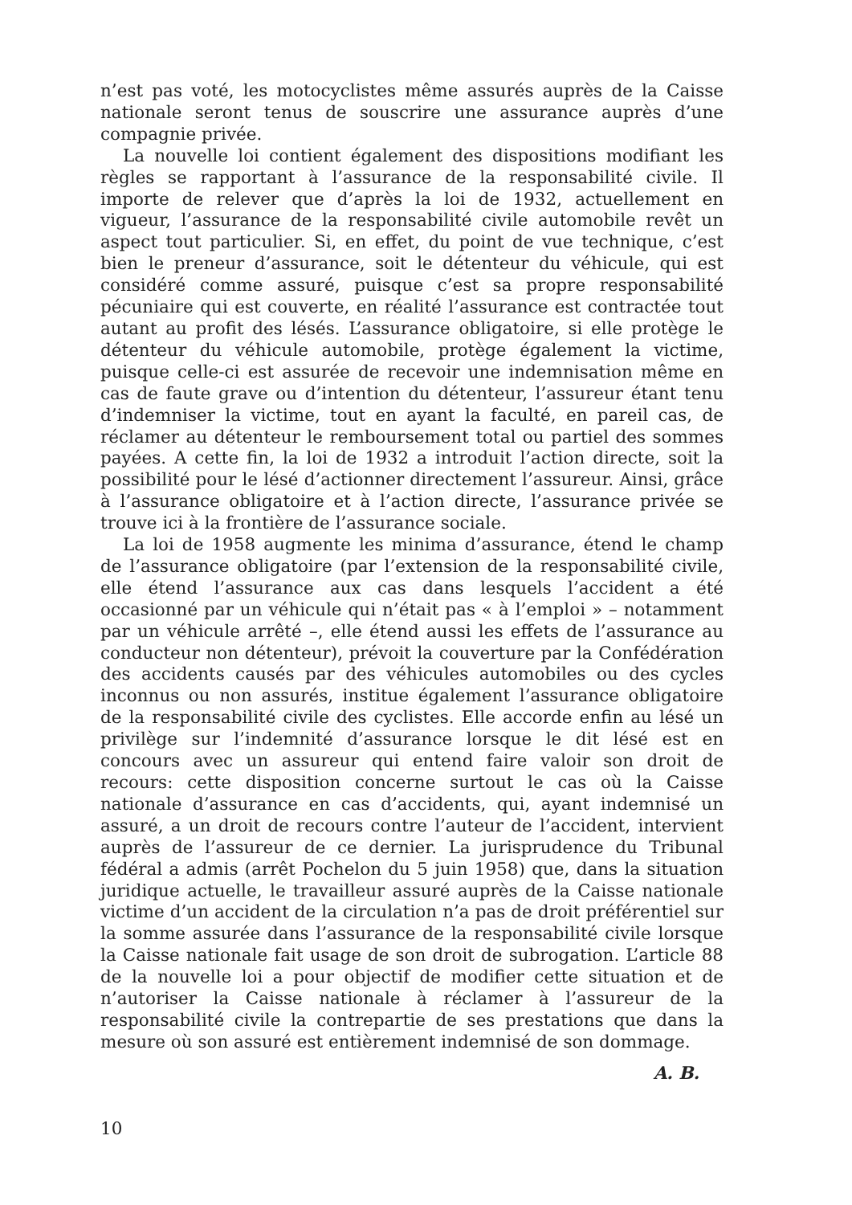n’est pas voté, les motocyclistes même assurés auprès de la Caisse nationale seront tenus de souscrire une assurance auprès d’une compagnie privée.
La nouvelle loi contient également des dispositions modifiant les règles se rapportant à l’assurance de la responsabilité civile. Il importe de relever que d’après la loi de 1932, actuellement en vigueur, l’assurance de la responsabilité civile automobile revêt un aspect tout particulier. Si, en effet, du point de vue technique, c’est bien le preneur d’assurance, soit le détenteur du véhicule, qui est considéré comme assuré, puisque c’est sa propre responsabilité pécuniaire qui est couverte, en réalité l’assurance est contractée tout autant au profit des lésés. L’assurance obligatoire, si elle protège le détenteur du véhicule automobile, protège également la victime, puisque celle-ci est assurée de recevoir une indemnisation même en cas de faute grave ou d’intention du détenteur, l’assureur étant tenu d’indemniser la victime, tout en ayant la faculté, en pareil cas, de réclamer au détenteur le remboursement total ou partiel des sommes payées. A cette fin, la loi de 1932 a introduit l’action directe, soit la possibilité pour le lésé d’actionner directement l’assureur. Ainsi, grâce à l’assurance obligatoire et à l’action directe, l’assurance privée se trouve ici à la frontière de l’assurance sociale.
La loi de 1958 augmente les minima d’assurance, étend le champ de l’assurance obligatoire (par l’extension de la responsabilité civile, elle étend l’assurance aux cas dans lesquels l’accident a été occasionné par un véhicule qui n’était pas « à l’emploi » – notamment par un véhicule arrêté –, elle étend aussi les effets de l’assurance au conducteur non détenteur), prévoit la couverture par la Confédération des accidents causés par des véhicules automobiles ou des cycles inconnus ou non assurés, institue également l’assurance obligatoire de la responsabilité civile des cyclistes. Elle accorde enfin au lésé un privilège sur l’indemnité d’assurance lorsque le dit lésé est en concours avec un assureur qui entend faire valoir son droit de recours: cette disposition concerne surtout le cas où la Caisse nationale d’assurance en cas d’accidents, qui, ayant indemnisé un assuré, a un droit de recours contre l’auteur de l’accident, intervient auprès de l’assureur de ce dernier. La jurisprudence du Tribunal fédéral a admis (arrêt Pochelon du 5 juin 1958) que, dans la situation juridique actuelle, le travailleur assuré auprès de la Caisse nationale victime d’un accident de la circulation n’a pas de droit préférentiel sur la somme assurée dans l’assurance de la responsabilité civile lorsque la Caisse nationale fait usage de son droit de subrogation. L’article 88 de la nouvelle loi a pour objectif de modifier cette situation et de n’autoriser la Caisse nationale à réclamer à l’assureur de la responsabilité civile la contrepartie de ses prestations que dans la mesure où son assuré est entièrement indemnisé de son dommage.
A. B.
10